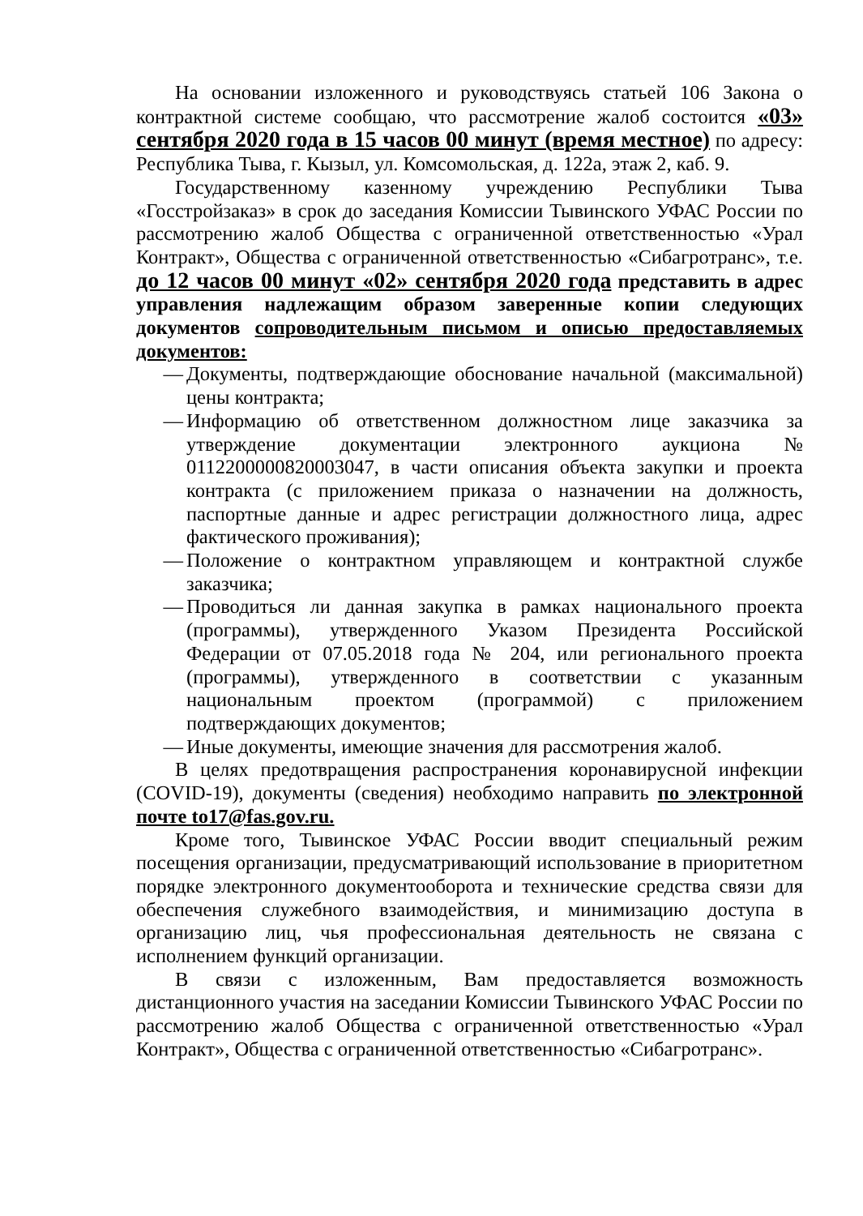На основании изложенного и руководствуясь статьей 106 Закона о контрактной системе сообщаю, что рассмотрение жалоб состоится «03» сентября 2020 года в 15 часов 00 минут (время местное) по адресу: Республика Тыва, г. Кызыл, ул. Комсомольская, д. 122а, этаж 2, каб. 9.
Государственному казенному учреждению Республики Тыва «Госстройзаказ» в срок до заседания Комиссии Тывинского УФАС России по рассмотрению жалоб Общества с ограниченной ответственностью «Урал Контракт», Общества с ограниченной ответственностью «Сибагротранс», т.е. до 12 часов 00 минут «02» сентября 2020 года представить в адрес управления надлежащим образом заверенные копии следующих документов сопроводительным письмом и описью предоставляемых документов:
— Документы, подтверждающие обоснование начальной (максимальной) цены контракта;
— Информацию об ответственном должностном лице заказчика за утверждение документации электронного аукциона № 0112200000820003047, в части описания объекта закупки и проекта контракта (с приложением приказа о назначении на должность, паспортные данные и адрес регистрации должностного лица, адрес фактического проживания);
— Положение о контрактном управляющем и контрактной службе заказчика;
— Проводиться ли данная закупка в рамках национального проекта (программы), утвержденного Указом Президента Российской Федерации от 07.05.2018 года № 204, или регионального проекта (программы), утвержденного в соответствии с указанным национальным проектом (программой) с приложением подтверждающих документов;
— Иные документы, имеющие значения для рассмотрения жалоб.
В целях предотвращения распространения коронавирусной инфекции (COVID-19), документы (сведения) необходимо направить по электронной почте to17@fas.gov.ru.
Кроме того, Тывинское УФАС России вводит специальный режим посещения организации, предусматривающий использование в приоритетном порядке электронного документооборота и технические средства связи для обеспечения служебного взаимодействия, и минимизацию доступа в организацию лиц, чья профессиональная деятельность не связана с исполнением функций организации.
В связи с изложенным, Вам предоставляется возможность дистанционного участия на заседании Комиссии Тывинского УФАС России по рассмотрению жалоб Общества с ограниченной ответственностью «Урал Контракт», Общества с ограниченной ответственностью «Сибагротранс».